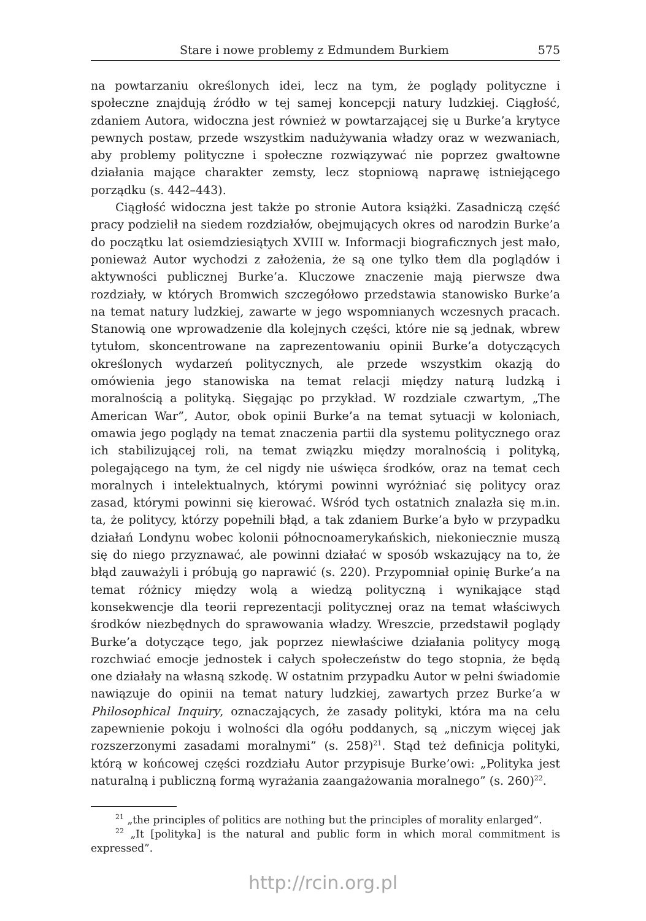Stare i nowe problemy z Edmundem Burkiem 575
na powtarzaniu określonych idei, lecz na tym, że poglądy polityczne i społeczne znajdują źródło w tej samej koncepcji natury ludzkiej. Ciągłość, zdaniem Autora, widoczna jest również w powtarzającej się u Burke’a krytyce pewnych postaw, przede wszystkim nadużywania władzy oraz w wezwaniach, aby problemy polityczne i społeczne rozwiązywać nie poprzez gwałtowne działania mające charakter zemsty, lecz stopniową naprawę istniejącego porządku (s. 442–443).
Ciągłość widoczna jest także po stronie Autora książki. Zasadniczą część pracy podzielił na siedem rozdziałów, obejmujących okres od narodzin Burke’a do początku lat osiemdziesiątych XVIII w. Informacji biograficznych jest mało, ponieważ Autor wychodzi z założenia, że są one tylko tłem dla poglądów i aktywności publicznej Burke’a. Kluczowe znaczenie mają pierwsze dwa rozdziały, w których Bromwich szczegółowo przedstawia stanowisko Burke’a na temat natury ludzkiej, zawarte w jego wspomnianych wczesnych pracach. Stanowią one wprowadzenie dla kolejnych części, które nie są jednak, wbrew tytułom, skoncentrowane na zaprezentowaniu opinii Burke’a dotyczących określonych wydarzeń politycznych, ale przede wszystkim okazją do omówienia jego stanowiska na temat relacji między naturą ludzką i moralnością a polityką. Sięgając po przykład. W rozdziale czwartym, „The American War”, Autor, obok opinii Burke’a na temat sytuacji w koloniach, omawia jego poglądy na temat znaczenia partii dla systemu politycznego oraz ich stabilizującej roli, na temat związku między moralnością i polityką, polegającego na tym, że cel nigdy nie uświęca środków, oraz na temat cech moralnych i intelektualnych, którymi powinni wyróżniać się politycy oraz zasad, którymi powinni się kierować. Wśród tych ostatnich znalazła się m.in. ta, że politycy, którzy popełnili błąd, a tak zdaniem Burke’a było w przypadku działań Londynu wobec kolonii północnoamerykańskich, niekoniecznie muszą się do niego przyznawać, ale powinni działać w sposób wskazujący na to, że błąd zauważyli i próbują go naprawić (s. 220). Przypomniał opinię Burke’a na temat różnicy między wolą a wiedzą polityczną i wynikające stąd konsekwencje dla teorii reprezentacji politycznej oraz na temat właściwych środków niezbędnych do sprawowania władzy. Wreszcie, przedstawił poglądy Burke’a dotyczące tego, jak poprzez niewłaściwe działania politycy mogą rozchwiać emocje jednostek i całych społeczeństw do tego stopnia, że będą one działały na własną szkodę. W ostatnim przypadku Autor w pełni świadomie nawiązuje do opinii na temat natury ludzkiej, zawartych przez Burke’a w Philosophical Inquiry, oznaczających, że zasady polityki, która ma na celu zapewnienie pokoju i wolności dla ogółu poddanych, są „niczym więcej jak rozszerzonymi zasadami moralnymi” (s. 258)<sup>21</sup>. Stąd też definicja polityki, którą w końcowej części rozdziału Autor przypisuje Burke’owi: „Polityka jest naturalną i publiczną formą wyrażania zaangażowania moralnego” (s. 260)<sup>22</sup>.
<sup>21</sup> „the principles of politics are nothing but the principles of morality enlarged”.
<sup>22</sup> „It [polityka] is the natural and public form in which moral commitment is expressed”.
http://rcin.org.pl